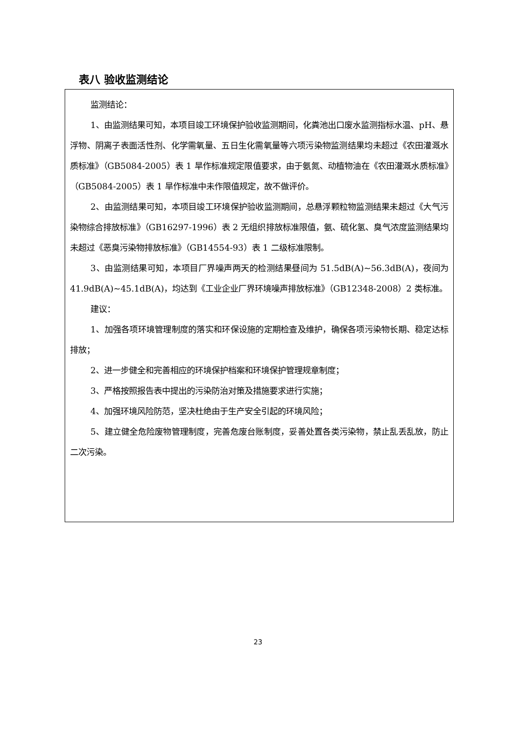表八 验收监测结论
监测结论：
1、由监测结果可知，本项目竣工环境保护验收监测期间，化粪池出口废水监测指标水温、pH、悬浮物、阴离子表面活性剂、化学需氧量、五日生化需氧量等六项污染物监测结果均未超过《农田灌溉水质标准》（GB5084-2005）表 1 旱作标准规定限值要求，由于氨氮、动植物油在《农田灌溉水质标准》（GB5084-2005）表 1 旱作标准中未作限值规定，故不做评价。
2、由监测结果可知，本项目竣工环境保护验收监测期间，总悬浮颗粒物监测结果未超过《大气污染物综合排放标准》（GB16297-1996）表 2 无组织排放标准限值，氨、硫化氢、臭气浓度监测结果均未超过《恶臭污染物排放标准》（GB14554-93）表 1 二级标准限制。
3、由监测结果可知，本项目厂界噪声两天的检测结果昼间为 51.5dB(A)~56.3dB(A)，夜间为 41.9dB(A)~45.1dB(A)，均达到《工业企业厂界环境噪声排放标准》（GB12348-2008）2 类标准。
建议：
1、加强各项环境管理制度的落实和环保设施的定期检查及维护，确保各项污染物长期、稳定达标排放；
2、进一步健全和完善相应的环境保护档案和环境保护管理规章制度；
3、严格按照报告表中提出的污染防治对策及措施要求进行实施；
4、加强环境风险防范，坚决杜绝由于生产安全引起的环境风险；
5、建立健全危险废物管理制度，完善危废台账制度，妥善处置各类污染物，禁止乱丢乱放，防止二次污染。
23